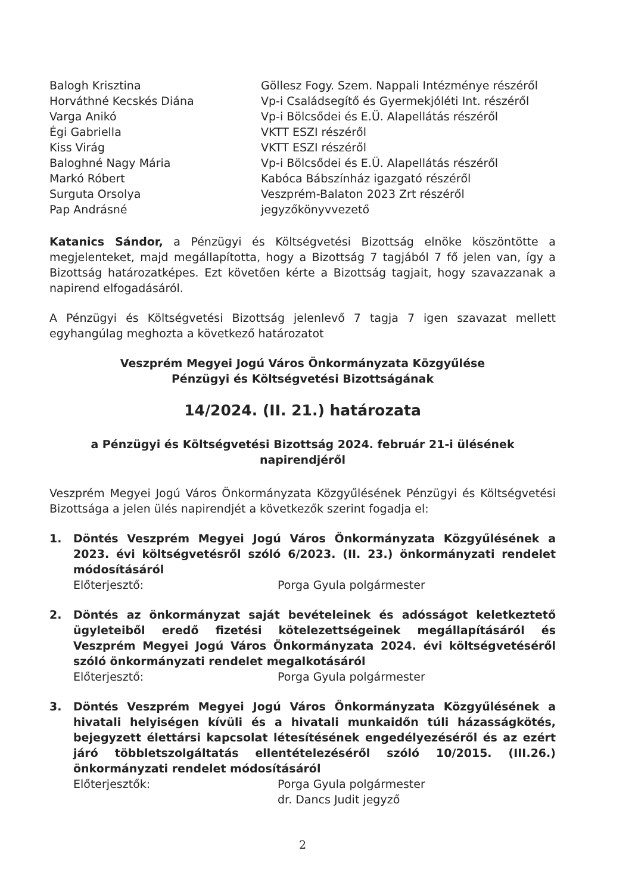Balogh Krisztina
Göllesz Fogy. Szem. Nappali Intézménye részéről
Horváthné Kecskés Diána
Vp-i Családsegítő és Gyermekjóléti Int. részéről
Varga Anikó
Vp-i Bölcsődei és E.Ü. Alapellátás részéről
Égi Gabriella
VKTT ESZI részéről
Kiss Virág
VKTT ESZI részéről
Baloghné Nagy Mária
Vp-i Bölcsődei és E.Ü. Alapellátás részéről
Markó Róbert
Kabóca Bábszínház igazgató részéről
Surguta Orsolya
Veszprém-Balaton 2023 Zrt részéről
Pap Andrásné
jegyzőkönyvvezető
Katanics Sándor, a Pénzügyi és Költségvetési Bizottság elnöke köszöntötte a megjelenteket, majd megállapította, hogy a Bizottság 7 tagjából 7 fő jelen van, így a Bizottság határozatképes. Ezt követően kérte a Bizottság tagjait, hogy szavazzanak a napirend elfogadásáról.
A Pénzügyi és Költségvetési Bizottság jelenlevő 7 tagja 7 igen szavazat mellett egyhangúlag meghozta a következő határozatot
Veszprém Megyei Jogú Város Önkormányzata Közgyűlése
Pénzügyi és Költségvetési Bizottságának
14/2024. (II. 21.) határozata
a Pénzügyi és Költségvetési Bizottság 2024. február 21-i ülésének
napirendjéről
Veszprém Megyei Jogú Város Önkormányzata Közgyűlésének Pénzügyi és Költségvetési Bizottsága a jelen ülés napirendjét a következők szerint fogadja el:
1.
Döntés Veszprém Megyei Jogú Város Önkormányzata Közgyűlésének a 2023. évi költségvetésről szóló 6/2023. (II. 23.) önkormányzati rendelet módosításáról
Előterjesztő: Porga Gyula polgármester
2.
Döntés az önkormányzat saját bevételeinek és adósságot keletkeztető ügyleteiből eredő fizetési kötelezettségeinek megállapításáról és Veszprém Megyei Jogú Város Önkormányzata 2024. évi költségvetéséről szóló önkormányzati rendelet megalkotásáról
Előterjesztő: Porga Gyula polgármester
3.
Döntés Veszprém Megyei Jogú Város Önkormányzata Közgyűlésének a hivatali helyiségen kívüli és a hivatali munkaidőn túli házasságkötés, bejegyzett élettársi kapcsolat létesítésének engedélyezéséről és az ezért járó többletszolgáltatás ellentételezéséről szóló 10/2015. (III.26.) önkormányzati rendelet módosításáról
Előterjesztők: Porga Gyula polgármester
dr. Dancs Judit jegyző
2